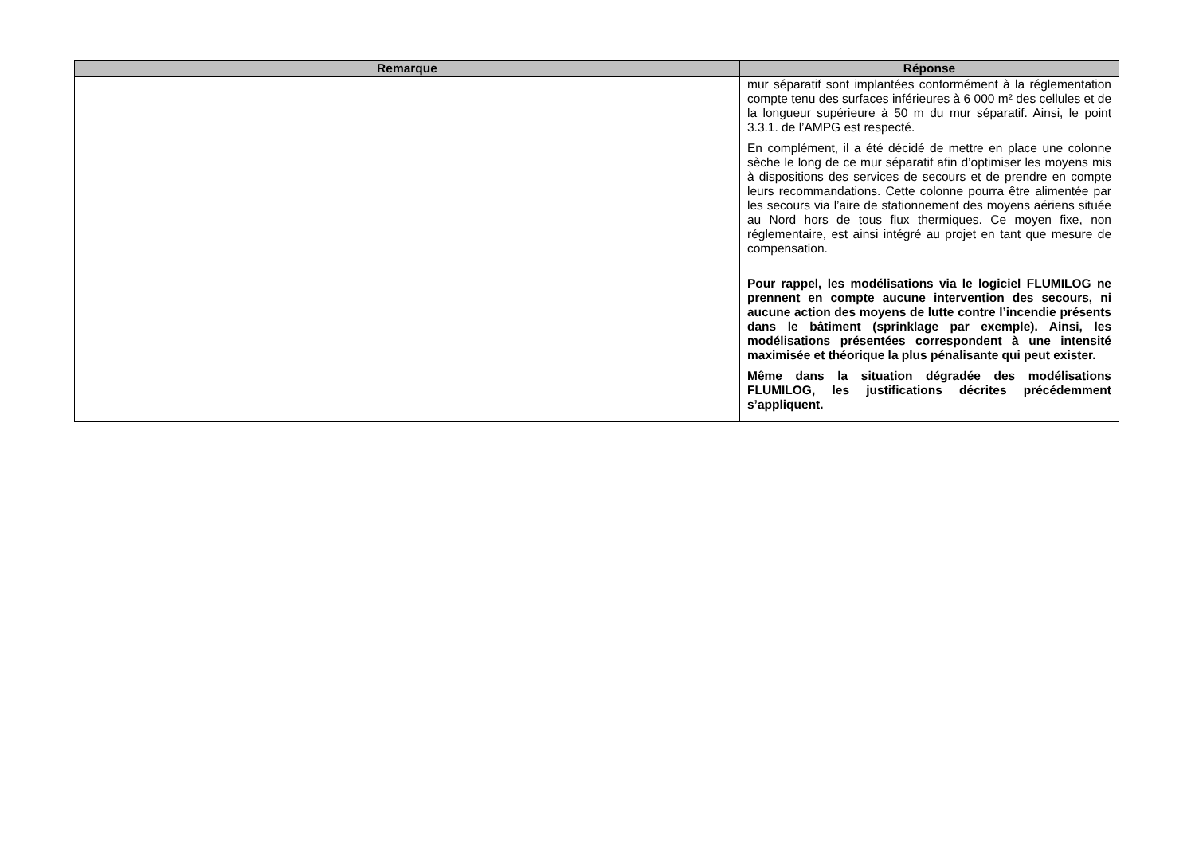| Remarque | Réponse |
| --- | --- |
| | mur séparatif sont implantées conformément à la réglementation compte tenu des surfaces inférieures à 6 000 m² des cellules et de la longueur supérieure à 50 m du mur séparatif. Ainsi, le point 3.3.1. de l’AMPG est respecté. En complément, il a été décidé de mettre en place une colonne sèche le long de ce mur séparatif afin d’optimiser les moyens mis à dispositions des services de secours et de prendre en compte leurs recommandations. Cette colonne pourra être alimentée par les secours via l’aire de stationnement des moyens aériens située au Nord hors de tous flux thermiques. Ce moyen fixe, non réglementaire, est ainsi intégré au projet en tant que mesure de compensation. Pour rappel, les modélisations via le logiciel FLUMILOG ne prennent en compte aucune intervention des secours, ni aucune action des moyens de lutte contre l’incendie présents dans le bâtiment (sprinklage par exemple). Ainsi, les modélisations présentées correspondent à une intensité maximisée et théorique la plus pénalisante qui peut exister. Même dans la situation dégradée des modélisations FLUMILOG, les justifications décrites précédemment s’appliquent. |